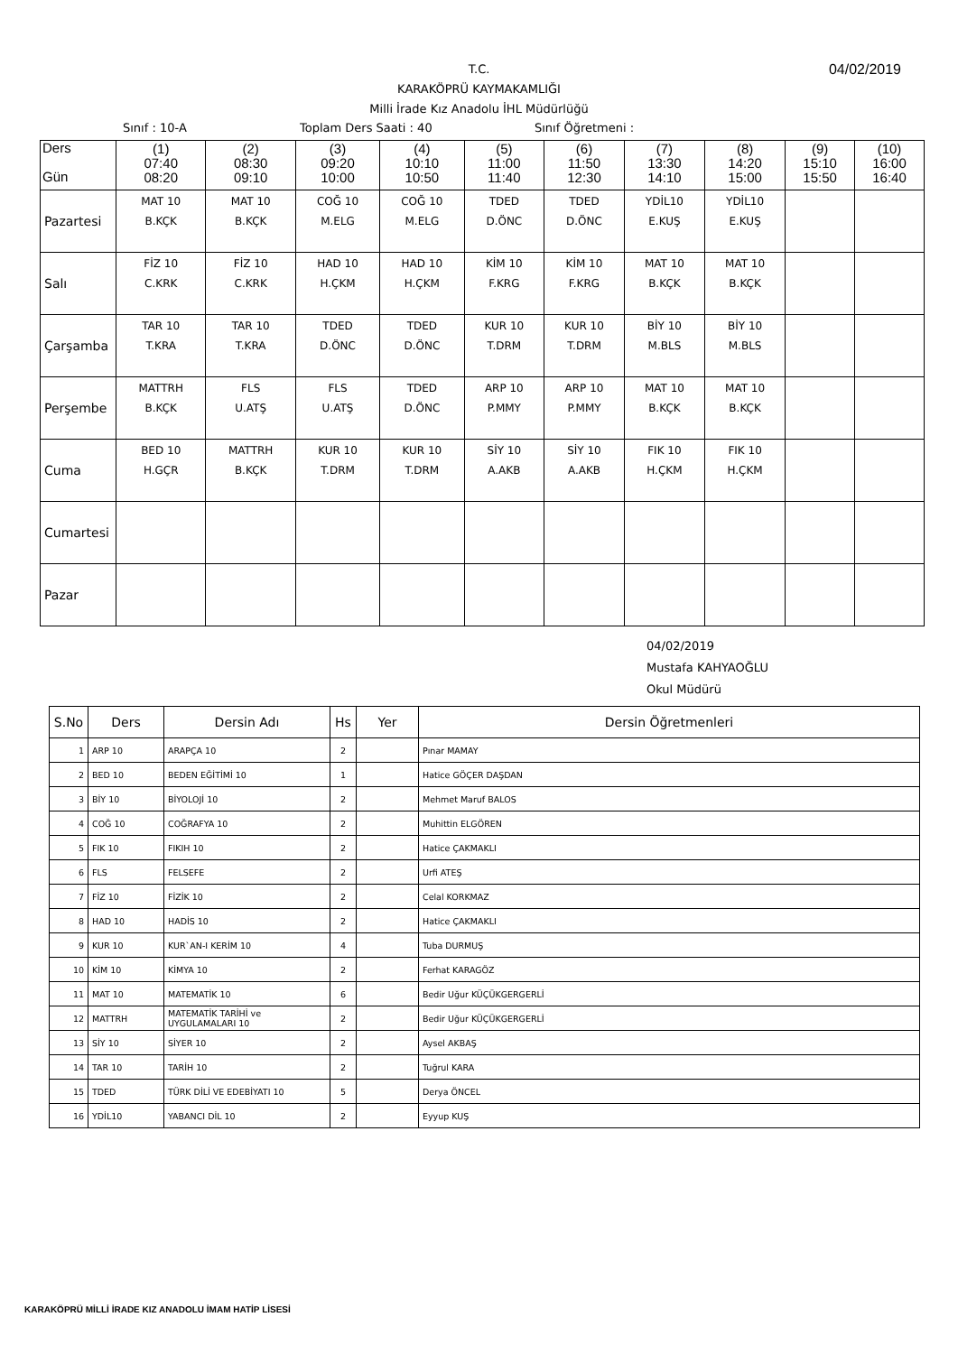T.C.
KARAKÖPRÜ KAYMAKAMLIĞI
Milli İrade Kız Anadolu İHL Müdürlüğü
04/02/2019
Sınıf : 10-A Toplam Ders Saati : 40 Sınıf Öğretmeni :
| Ders Gün | (1) 07:40 08:20 | (2) 08:30 09:10 | (3) 09:20 10:00 | (4) 10:10 10:50 | (5) 11:00 11:40 | (6) 11:50 12:30 | (7) 13:30 14:10 | (8) 14:20 15:00 | (9) 15:10 15:50 | (10) 16:00 16:40 |
| --- | --- | --- | --- | --- | --- | --- | --- | --- | --- | --- |
| Pazartesi | MAT 10 B.KÇK | MAT 10 B.KÇK | COĞ 10 M.ELG | COĞ 10 M.ELG | TDED D.ÖNC | TDED D.ÖNC | YDİL10 E.KUŞ | YDİL10 E.KUŞ | | |
| Salı | FİZ 10 C.KRK | FİZ 10 C.KRK | HAD 10 H.ÇKM | HAD 10 H.ÇKM | KİM 10 F.KRG | KİM 10 F.KRG | MAT 10 B.KÇK | MAT 10 B.KÇK | | |
| Çarşamba | TAR 10 T.KRA | TAR 10 T.KRA | TDED D.ÖNC | TDED D.ÖNC | KUR 10 T.DRM | KUR 10 T.DRM | BİY 10 M.BLS | BİY 10 M.BLS | | |
| Perşembe | MATTRH B.KÇK | FLS U.ATŞ | FLS U.ATŞ | TDED D.ÖNC | ARP 10 P.MMY | ARP 10 P.MMY | MAT 10 B.KÇK | MAT 10 B.KÇK | | |
| Cuma | BED 10 H.GÇR | MATTRH B.KÇK | KUR 10 T.DRM | KUR 10 T.DRM | SİY 10 A.AKB | SİY 10 A.AKB | FIK 10 H.ÇKM | FIK 10 H.ÇKM | | |
| Cumartesi | | | | | | | | | | |
| Pazar | | | | | | | | | | |
04/02/2019
Mustafa KAHYAOĞLU
Okul Müdürü
| S.No | Ders | Dersin Adı | Hs | Yer | Dersin Öğretmenleri |
| --- | --- | --- | --- | --- | --- |
| 1 | ARP 10 | ARAPÇA 10 | 2 | | Pınar MAMAY |
| 2 | BED 10 | BEDEN EĞİTİMİ 10 | 1 | | Hatice GÖÇER DAŞDAN |
| 3 | BİY 10 | BİYOLOJİ 10 | 2 | | Mehmet Maruf BALOS |
| 4 | COĞ 10 | COĞRAFYA 10 | 2 | | Muhittin ELGÖREN |
| 5 | FIK 10 | FIKIH 10 | 2 | | Hatice ÇAKMAKLI |
| 6 | FLS | FELSEFE | 2 | | Urfi ATEŞ |
| 7 | FİZ 10 | FİZİK 10 | 2 | | Celal KORKMAZ |
| 8 | HAD 10 | HADİS 10 | 2 | | Hatice ÇAKMAKLI |
| 9 | KUR 10 | KUR`AN-I KERİM 10 | 4 | | Tuba DURMUŞ |
| 10 | KİM 10 | KİMYA 10 | 2 | | Ferhat KARAGÖZ |
| 11 | MAT 10 | MATEMATİK 10 | 6 | | Bedir Uğur KÜÇÜKGERGERLİ |
| 12 | MATTRH | MATEMATİK TARİHİ ve UYGULAMALARI 10 | 2 | | Bedir Uğur KÜÇÜKGERGERLİ |
| 13 | SİY 10 | SİYER 10 | 2 | | Aysel AKBAŞ |
| 14 | TAR 10 | TARİH 10 | 2 | | Tuğrul KARA |
| 15 | TDED | TÜRK DİLİ VE EDEBİYATI 10 | 5 | | Derya ÖNCEL |
| 16 | YDİL10 | YABANCI DİL 10 | 2 | | Eyyup KUŞ |
KARAKÖPRÜ MİLLİ İRADE KIZ ANADOLU İMAM HATİP LİSESİ